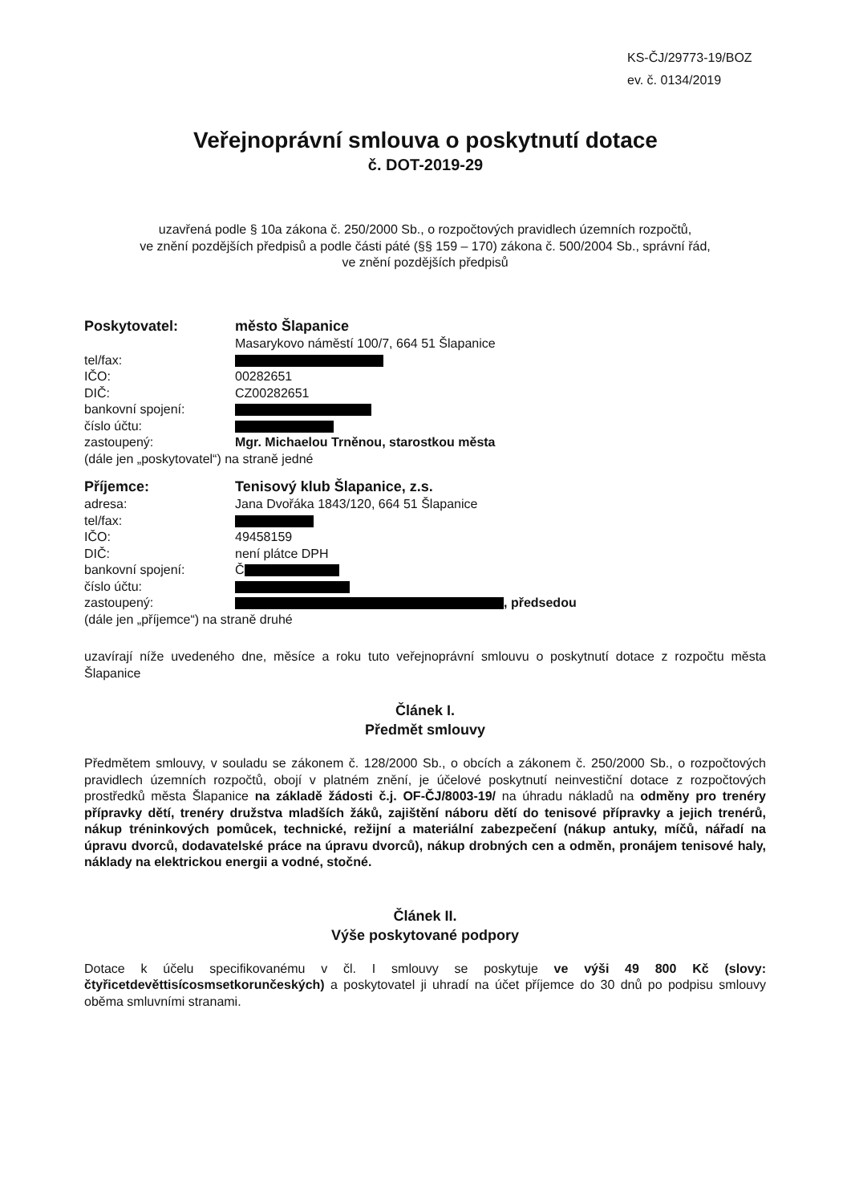KS-ČJ/29773-19/BOZ
ev. č. 0134/2019
Veřejnoprávní smlouva o poskytnutí dotace
č. DOT-2019-29
uzavřená podle § 10a zákona č. 250/2000 Sb., o rozpočtových pravidlech územních rozpočtů,
ve znění pozdějších předpisů a podle části páté (§§ 159 – 170) zákona č. 500/2004 Sb., správní řád,
ve znění pozdějších předpisů
Poskytovatel: město Šlapanice
Masarykovo náměstí 100/7, 664 51 Šlapanice
tel/fax:
IČO: 00282651
DIČ: CZ00282651
bankovní spojení:
číslo účtu:
zastoupený: Mgr. Michaelou Trněnou, starostkou města
(dále jen „poskytovatel“) na straně jedné
Příjemce: Tenisový klub Šlapanice, z.s.
adresa: Jana Dvořáka 1843/120, 664 51 Šlapanice
tel/fax:
IČO: 49458159
DIČ: není plátce DPH
bankovní spojení: Č
číslo účtu:
zastoupený: , předsedou
(dále jen „příjemce“) na straně druhé
uzavírají níže uvedeného dne, měsíce a roku tuto veřejnoprávní smlouvu o poskytnutí dotace z rozpočtu města Šlapanice
Článek I.
Předmět smlouvy
Předmětem smlouvy, v souladu se zákonem č. 128/2000 Sb., o obcích a zákonem č. 250/2000 Sb., o rozpočtových pravidlech územních rozpočtů, obojí v platném znění, je účelové poskytnutí neinvestiční dotace z rozpočtových prostředků města Šlapanice na základě žádosti č.j. OF-ČJ/8003-19/ na úhradu nákladů na odměny pro trenéry přípravky dětí, trenéry družstva mladších žáků, zajištění náboru dětí do tenisové přípravky a jejich trenérů, nákup tréninkových pomůcek, technické, režijní a materiální zabezpečení (nákup antuky, míčů, nářadí na úpravu dvorců, dodavatelské práce na úpravu dvorců), nákup drobných cen a odměn, pronájem tenisové haly, náklady na elektrickou energii a vodné, stočné.
Článek II.
Výše poskytované podpory
Dotace k účelu specifikovanému v čl. I smlouvy se poskytuje ve výši 49 800 Kč (slovy: čtyřicetdevěttisícosmsetkorunčeských) a poskytovatel ji uhradí na účet příjemce do 30 dnů po podpisu smlouvy oběma smluvními stranami.